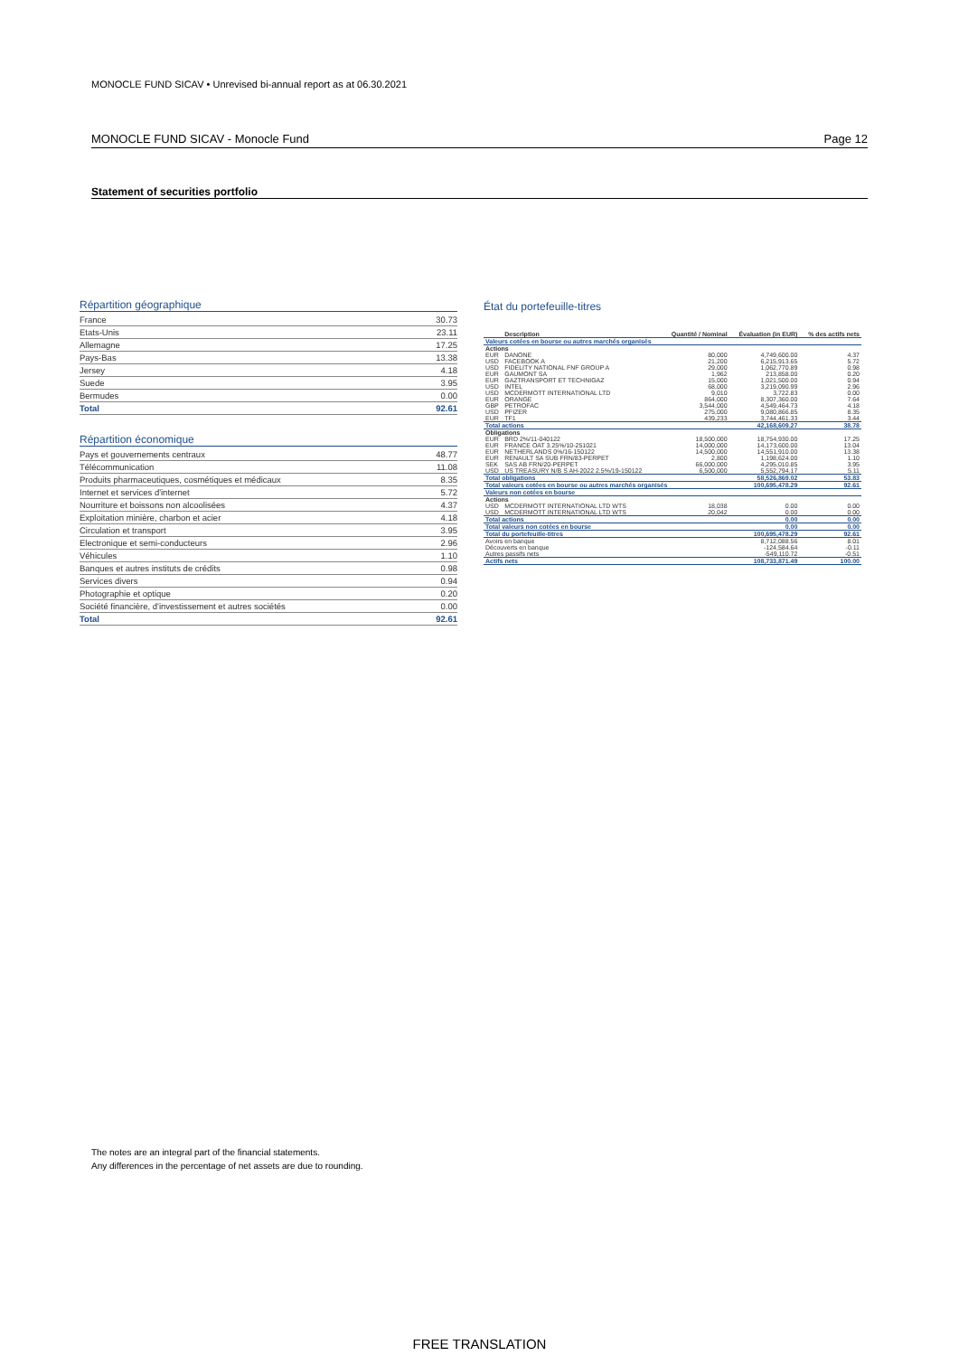MONOCLE FUND SICAV • Unrevised bi-annual report as at 06.30.2021
MONOCLE FUND SICAV - Monocle Fund Page 12
Statement of securities portfolio
Répartition géographique
| France | 30.73 |
| Etats-Unis | 23.11 |
| Allemagne | 17.25 |
| Pays-Bas | 13.38 |
| Jersey | 4.18 |
| Suede | 3.95 |
| Bermudes | 0.00 |
| Total | 92.61 |
Répartition économique
| Pays et gouvernements centraux | 48.77 |
| Télécommunication | 11.08 |
| Produits pharmaceutiques, cosmétiques et médicaux | 8.35 |
| Internet et services d'internet | 5.72 |
| Nourriture et boissons non alcoolisées | 4.37 |
| Exploitation minière, charbon et acier | 4.18 |
| Circulation et transport | 3.95 |
| Electronique et semi-conducteurs | 2.96 |
| Véhicules | 1.10 |
| Banques et autres instituts de crédits | 0.98 |
| Services divers | 0.94 |
| Photographie et optique | 0.20 |
| Société financière, d'investissement et autres sociétés | 0.00 |
| Total | 92.61 |
État du portefeuille-titres
| | Description | Quantité / Nominal | Évaluation (in EUR) | % des actifs nets |
| --- | --- | --- | --- | --- |
| Valeurs cotées en bourse ou autres marchés organisés | | | | |
| Actions | | | | |
| EUR | DANONE | 80,000 | 4,749,600.00 | 4.37 |
| USD | FACEBOOK A | 21,200 | 6,215,913.65 | 5.72 |
| USD | FIDELITY NATIONAL FNF GROUP A | 29,000 | 1,062,770.89 | 0.98 |
| EUR | GAUMONT SA | 1,962 | 213,858.00 | 0.20 |
| EUR | GAZTRANSPORT ET TECHNIGAZ | 15,000 | 1,021,500.00 | 0.94 |
| USD | INTEL | 68,000 | 3,219,090.99 | 2.96 |
| USD | MCDERMOTT INTERNATIONAL LTD | 9,010 | 3,722.83 | 0.00 |
| EUR | ORANGE | 864,000 | 8,307,360.00 | 7.64 |
| GBP | PETROFAC | 3,544,000 | 4,549,464.73 | 4.18 |
| USD | PFIZER | 275,000 | 9,080,866.85 | 8.35 |
| EUR | TF1 | 439,233 | 3,744,461.33 | 3.44 |
| Total actions | | | 42,168,609.27 | 38.78 |
| Obligations | | | | |
| EUR | BRD 2%/11-040122 | 18,500,000 | 18,754,930.00 | 17.25 |
| EUR | FRANCE OAT 3.25%/10-251021 | 14,000,000 | 14,173,600.00 | 13.04 |
| EUR | NETHERLANDS 0%/16-150122 | 14,500,000 | 14,551,910.00 | 13.38 |
| EUR | RENAULT SA SUB FRN/83-PERPET | 2,800 | 1,198,624.00 | 1.10 |
| SEK | SAS AB FRN/20-PERPET | 66,000,000 | 4,295,010.85 | 3.95 |
| USD | US TREASURY N/B S AH-2022 2.5%/19-150122 | 6,500,000 | 5,552,794.17 | 5.11 |
| Total obligations | | | 58,526,869.02 | 53.83 |
| Total valeurs cotées en bourse ou autres marchés organisés | | | 100,695,478.29 | 92.61 |
| Valeurs non cotées en bourse | | | | |
| Actions | | | | |
| USD | MCDERMOTT INTERNATIONAL LTD WTS | 18,038 | 0.00 | 0.00 |
| USD | MCDERMOTT INTERNATIONAL LTD WTS | 20,042 | 0.00 | 0.00 |
| Total actions | | | 0.00 | 0.00 |
| Total valeurs non cotées en bourse | | | 0.00 | 0.00 |
| Total du portefeuille-titres | | | 100,695,478.29 | 92.61 |
| Avoirs en banque | | | 8,712,088.56 | 8.01 |
| Découverts en banque | | | -124,584.64 | -0.11 |
| Autres passifs nets | | | -549,110.72 | -0.51 |
| Actifs nets | | | 108,733,871.49 | 100.00 |
The notes are an integral part of the financial statements.
Any differences in the percentage of net assets are due to rounding.
FREE TRANSLATION